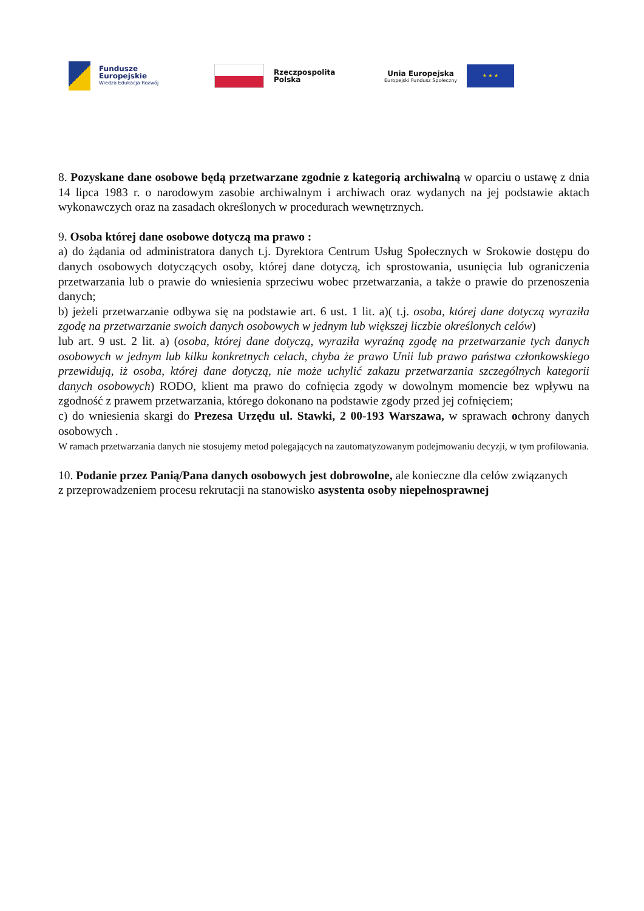Fundusze
Europejskie
Wiedza Edukacja Rozwój
Rzeczpospolita
Polska
Unia Europejska
Europejski Fundusz Społeczny
★ ★ ★
8. Pozyskane dane osobowe będą przetwarzane zgodnie z kategorią archiwalną w oparciu o ustawę z dnia 14 lipca 1983 r. o narodowym zasobie archiwalnym i archiwach oraz wydanych na jej podstawie aktach wykonawczych oraz na zasadach określonych w procedurach wewnętrznych.
9. Osoba której dane osobowe dotyczą ma prawo :
a) do żądania od administratora danych t.j. Dyrektora Centrum Usług Społecznych w Srokowie dostępu do danych osobowych dotyczących osoby, której dane dotyczą, ich sprostowania, usunięcia lub ograniczenia przetwarzania lub o prawie do wniesienia sprzeciwu wobec przetwarzania, a także o prawie do przenoszenia danych;
b) jeżeli przetwarzanie odbywa się na podstawie art. 6 ust. 1 lit. a)( t.j. osoba, której dane dotyczą wyraziła zgodę na przetwarzanie swoich danych osobowych w jednym lub większej liczbie określonych celów)
lub art. 9 ust. 2 lit. a) (osoba, której dane dotyczą, wyraziła wyraźną zgodę na przetwarzanie tych danych osobowych w jednym lub kilku konkretnych celach, chyba że prawo Unii lub prawo państwa członkowskiego przewidują, iż osoba, której dane dotyczą, nie może uchylić zakazu przetwarzania szczególnych kategorii danych osobowych) RODO, klient ma prawo do cofnięcia zgody w dowolnym momencie bez wpływu na zgodność z prawem przetwarzania, którego dokonano na podstawie zgody przed jej cofnięciem;
c) do wniesienia skargi do Prezesa Urzędu ul. Stawki, 2 00-193 Warszawa, w sprawach ochrony danych osobowych .
W ramach przetwarzania danych nie stosujemy metod polegających na zautomatyzowanym podejmowaniu decyzji, w tym profilowania.
10. Podanie przez Panią/Pana danych osobowych jest dobrowolne, ale konieczne dla celów związanych
z przeprowadzeniem procesu rekrutacji na stanowisko asystenta osoby niepełnosprawnej